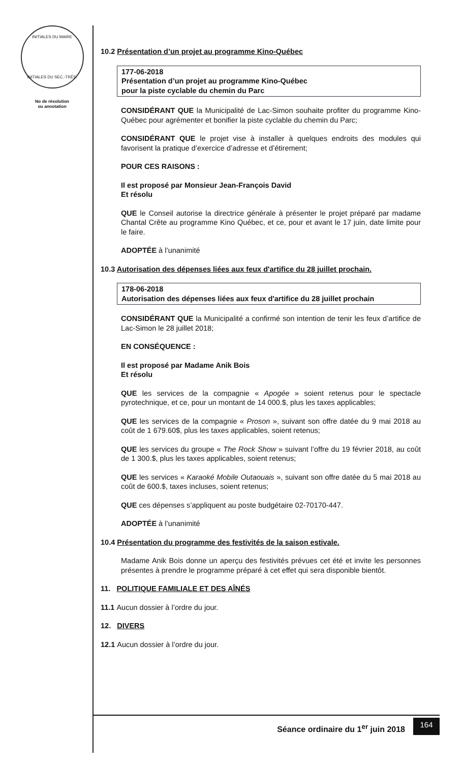INITIALES DU MAIRE
INITIALES DU SEC.-TRÉS.
No de résolution
ou annotation
10.2 Présentation d’un projet au programme Kino-Québec
177-06-2018
Présentation d’un projet au programme Kino-Québec
pour la piste cyclable du chemin du Parc
CONSIDÉRANT QUE la Municipalité de Lac-Simon souhaite profiter du programme Kino-Québec pour agrémenter et bonifier la piste cyclable du chemin du Parc;
CONSIDÉRANT QUE le projet vise à installer à quelques endroits des modules qui favorisent la pratique d’exercice d’adresse et d’étirement;
POUR CES RAISONS :
Il est proposé par Monsieur Jean-François David
Et résolu
QUE le Conseil autorise la directrice générale à présenter le projet préparé par madame Chantal Crête au programme Kino Québec, et ce, pour et avant le 17 juin, date limite pour le faire.
ADOPTÉE à l’unanimité
10.3 Autorisation des dépenses liées aux feux d'artifice du 28 juillet prochain.
178-06-2018
Autorisation des dépenses liées aux feux d'artifice du 28 juillet prochain
CONSIDÉRANT QUE la Municipalité a confirmé son intention de tenir les feux d’artifice de Lac-Simon le 28 juillet 2018;
EN CONSÉQUENCE :
Il est proposé par Madame Anik Bois
Et résolu
QUE les services de la compagnie « Apogée » soient retenus pour le spectacle pyrotechnique, et ce, pour un montant de 14 000.$, plus les taxes applicables;
QUE les services de la compagnie « Proson », suivant son offre datée du 9 mai 2018 au coût de 1 679.60$, plus les taxes applicables, soient retenus;
QUE les services du groupe « The Rock Show » suivant l’offre du 19 février 2018, au coût de 1 300.$, plus les taxes applicables, soient retenus;
QUE les services « Karaoké Mobile Outaouais », suivant son offre datée du 5 mai 2018 au coût de 600.$, taxes incluses, soient retenus;
QUE ces dépenses s’appliquent au poste budgétaire 02-70170-447.
ADOPTÉE à l’unanimité
10.4 Présentation du programme des festivités de la saison estivale.
Madame Anik Bois donne un aperçu des festivités prévues cet été et invite les personnes présentes à prendre le programme préparé à cet effet qui sera disponible bientôt.
11. POLITIQUE FAMILIALE ET DES AÎNÉS
11.1 Aucun dossier à l’ordre du jour.
12. DIVERS
12.1 Aucun dossier à l’ordre du jour.
Séance ordinaire du 1<sup>er</sup> juin 2018
164